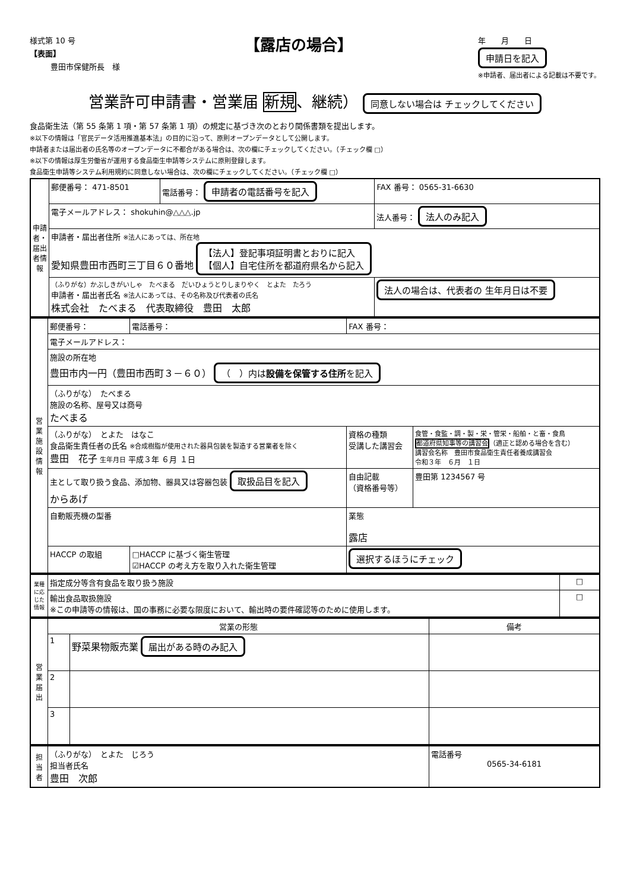様式第 10 号
【表面】
豊田市保健所長　様
【露店の場合】
年　　月　　日
申請日を記入
※申請者、届出者による記載は不要です。
営業許可申請書・営業届 新規、継続） 同意しない場合は チェックしてください
食品衛生法（第 55 条第 1 項・第 57 条第 1 項）の規定に基づき次のとおり関係書類を提出します。
※以下の情報は「官民データ活用推進基本法」の目的に沿って、原則オープンデータとして公開します。
申請者または届出者の氏名等のオープンデータに不都合がある場合は、次の欄にチェックしてください。（チェック欄 □）
※以下の情報は厚生労働省が運用する食品衛生申請等システムに原則登録します。
食品衛生申請等システム利用規約に同意しない場合は、次の欄にチェックしてください。（チェック欄 □）
| 申請者・届出者情報 | 郵便番号： 471-8501 | 電話番号： 申請者の電話番号を記入 | FAX 番号： 0565-31-6630 |
| | 電子メールアドレス： shokuhin@△△△.jp | | 法人番号： 法人のみ記入 |
| | 申請者・届出者住所 ※法人にあっては、所在地 愛知県豊田市西町三丁目６０番地 【法人】登記事項証明書とおりに記入 【個人】自宅住所を都道府県名から記入 | | |
| | （ふりがな）かぶしきがいしゃ たべまる だいひょうとりしまりやく とよた たろう 申請者・届出者氏名 ※法人にあっては、その名称及び代表者の氏名 株式会社 たべまる 代表取締役 豊田 太郎 | | 法人の場合は、代表者の 生年月日は不要 |
| 営業施設情報 | 郵便番号： | 電話番号： | FAX 番号： | |
| | 電子メールアドレス： | | | |
| | 施設の所在地 豊田市内一円（豊田市西町３－６０） （ ）内は 設備を保管する住所 を記入 | | | |
| | （ふりがな） たべまる 施設の名称、屋号又は商号 たべまる | | | |
| | （ふりがな） とよた はなこ 食品衛生責任者の氏名 ※合成樹脂が使用された器具包装を製造する営業者を除く 豊田 花子 生年月日 平成３年 ６月 １日 | | 資格の種類 受講した講習会 | 食管・食監・調・製・栄・管栄・船舶・と畜・食鳥 都道府県知事等の講習会 （適正と認める場合を含む） 講習会名称 豊田市食品衛生責任者養成講習会 令和３年 ６月 １日 |
| | 主として取り扱う食品、添加物、器具又は容器包装 取扱品目を記入 からあげ | | 自由記載 （資格番号等） | 豊田第 1234567 号 |
| | 自動販売機の型番 | | 業態 露店 | |
| | HACCP の取組 | □HACCP に基づく衛生管理 ☑HACCP の考え方を取り入れた衛生管理 | 選択するほうにチェック | |
| 業種に応じた情報 | 指定成分等含有食品を取り扱う施設 | □ |
| | 輸出食品取扱施設 ※この申請等の情報は、国の事務に必要な限度において、輸出時の要件確認等のために使用します。 | □ |
| 営業届出 | 営業の形態 | | 備考 |
| | 1 | 野菜果物販売業 届出がある時のみ記入 | |
| | 2 | | |
| | 3 | | |
| 担当者 | （ふりがな） とよた じろう 担当者氏名 豊田 次郎 | 電話番号 0565-34-6181 |